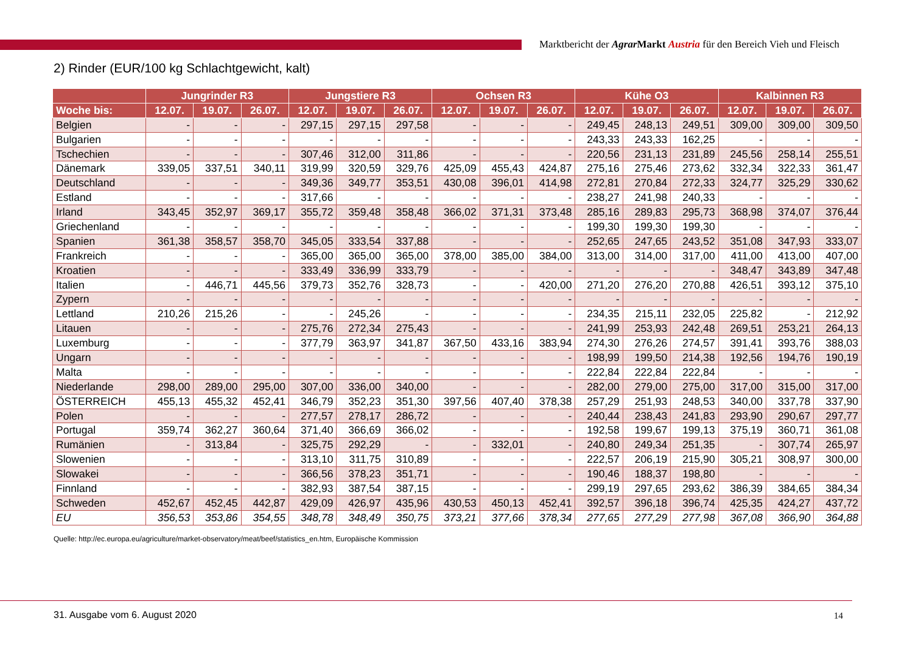Marktbericht der Agrar Markt Austria für den Bereich Vieh und Fleisch
2) Rinder (EUR/100 kg Schlachtgewicht, kalt)
| | Jungrinder R3 | | | Jungstiere R3 | | | Ochsen R3 | | | Kühe O3 | | | Kalbinnen R3 | | |
| --- | --- | --- | --- | --- | --- | --- | --- | --- | --- | --- | --- | --- | --- | --- | --- |
| Woche bis: | 12.07. | 19.07. | 26.07. | 12.07. | 19.07. | 26.07. | 12.07. | 19.07. | 26.07. | 12.07. | 19.07. | 26.07. | 12.07. | 19.07. | 26.07. |
| Belgien | - | - | - | 297,15 | 297,15 | 297,58 | - | - | - | 249,45 | 248,13 | 249,51 | 309,00 | 309,00 | 309,50 |
| Bulgarien | - | - | - | - | - | - | - | - | - | 243,33 | 243,33 | 162,25 | - | - | - |
| Tschechien | - | - | - | 307,46 | 312,00 | 311,86 | - | - | - | 220,56 | 231,13 | 231,89 | 245,56 | 258,14 | 255,51 |
| Dänemark | 339,05 | 337,51 | 340,11 | 319,99 | 320,59 | 329,76 | 425,09 | 455,43 | 424,87 | 275,16 | 275,46 | 273,62 | 332,34 | 322,33 | 361,47 |
| Deutschland | - | - | - | 349,36 | 349,77 | 353,51 | 430,08 | 396,01 | 414,98 | 272,81 | 270,84 | 272,33 | 324,77 | 325,29 | 330,62 |
| Estland | - | - | - | 317,66 | - | - | - | - | - | 238,27 | 241,98 | 240,33 | - | - | - |
| Irland | 343,45 | 352,97 | 369,17 | 355,72 | 359,48 | 358,48 | 366,02 | 371,31 | 373,48 | 285,16 | 289,83 | 295,73 | 368,98 | 374,07 | 376,44 |
| Griechenland | - | - | - | - | - | - | - | - | - | 199,30 | 199,30 | 199,30 | - | - | - |
| Spanien | 361,38 | 358,57 | 358,70 | 345,05 | 333,54 | 337,88 | - | - | - | 252,65 | 247,65 | 243,52 | 351,08 | 347,93 | 333,07 |
| Frankreich | - | - | - | 365,00 | 365,00 | 365,00 | 378,00 | 385,00 | 384,00 | 313,00 | 314,00 | 317,00 | 411,00 | 413,00 | 407,00 |
| Kroatien | - | - | - | 333,49 | 336,99 | 333,79 | - | - | - | - | - | - | 348,47 | 343,89 | 347,48 |
| Italien | - | 446,71 | 445,56 | 379,73 | 352,76 | 328,73 | - | - | 420,00 | 271,20 | 276,20 | 270,88 | 426,51 | 393,12 | 375,10 |
| Zypern | - | - | - | - | - | - | - | - | - | - | - | - | - | - | - |
| Lettland | 210,26 | 215,26 | - | - | 245,26 | - | - | - | - | 234,35 | 215,11 | 232,05 | 225,82 | - | 212,92 |
| Litauen | - | - | - | 275,76 | 272,34 | 275,43 | - | - | - | 241,99 | 253,93 | 242,48 | 269,51 | 253,21 | 264,13 |
| Luxemburg | - | - | - | 377,79 | 363,97 | 341,87 | 367,50 | 433,16 | 383,94 | 274,30 | 276,26 | 274,57 | 391,41 | 393,76 | 388,03 |
| Ungarn | - | - | - | - | - | - | - | - | - | 198,99 | 199,50 | 214,38 | 192,56 | 194,76 | 190,19 |
| Malta | - | - | - | - | - | - | - | - | - | 222,84 | 222,84 | 222,84 | - | - | - |
| Niederlande | 298,00 | 289,00 | 295,00 | 307,00 | 336,00 | 340,00 | - | - | - | 282,00 | 279,00 | 275,00 | 317,00 | 315,00 | 317,00 |
| ÖSTERREICH | 455,13 | 455,32 | 452,41 | 346,79 | 352,23 | 351,30 | 397,56 | 407,40 | 378,38 | 257,29 | 251,93 | 248,53 | 340,00 | 337,78 | 337,90 |
| Polen | - | - | - | 277,57 | 278,17 | 286,72 | - | - | - | 240,44 | 238,43 | 241,83 | 293,90 | 290,67 | 297,77 |
| Portugal | 359,74 | 362,27 | 360,64 | 371,40 | 366,69 | 366,02 | - | - | - | 192,58 | 199,67 | 199,13 | 375,19 | 360,71 | 361,08 |
| Rumänien | - | 313,84 | - | 325,75 | 292,29 | - | - | 332,01 | - | 240,80 | 249,34 | 251,35 | - | 307,74 | 265,97 |
| Slowenien | - | - | - | 313,10 | 311,75 | 310,89 | - | - | - | 222,57 | 206,19 | 215,90 | 305,21 | 308,97 | 300,00 |
| Slowakei | - | - | - | 366,56 | 378,23 | 351,71 | - | - | - | 190,46 | 188,37 | 198,80 | - | - | - |
| Finnland | - | - | - | 382,93 | 387,54 | 387,15 | - | - | - | 299,19 | 297,65 | 293,62 | 386,39 | 384,65 | 384,34 |
| Schweden | 452,67 | 452,45 | 442,87 | 429,09 | 426,97 | 435,96 | 430,53 | 450,13 | 452,41 | 392,57 | 396,18 | 396,74 | 425,35 | 424,27 | 437,72 |
| EU | 356,53 | 353,86 | 354,55 | 348,78 | 348,49 | 350,75 | 373,21 | 377,66 | 378,34 | 277,65 | 277,29 | 277,98 | 367,08 | 366,90 | 364,88 |
Quelle: http://ec.europa.eu/agriculture/market-observatory/meat/beef/statistics_en.htm, Europäische Kommission
31. Ausgabe vom 6. August 2020 14